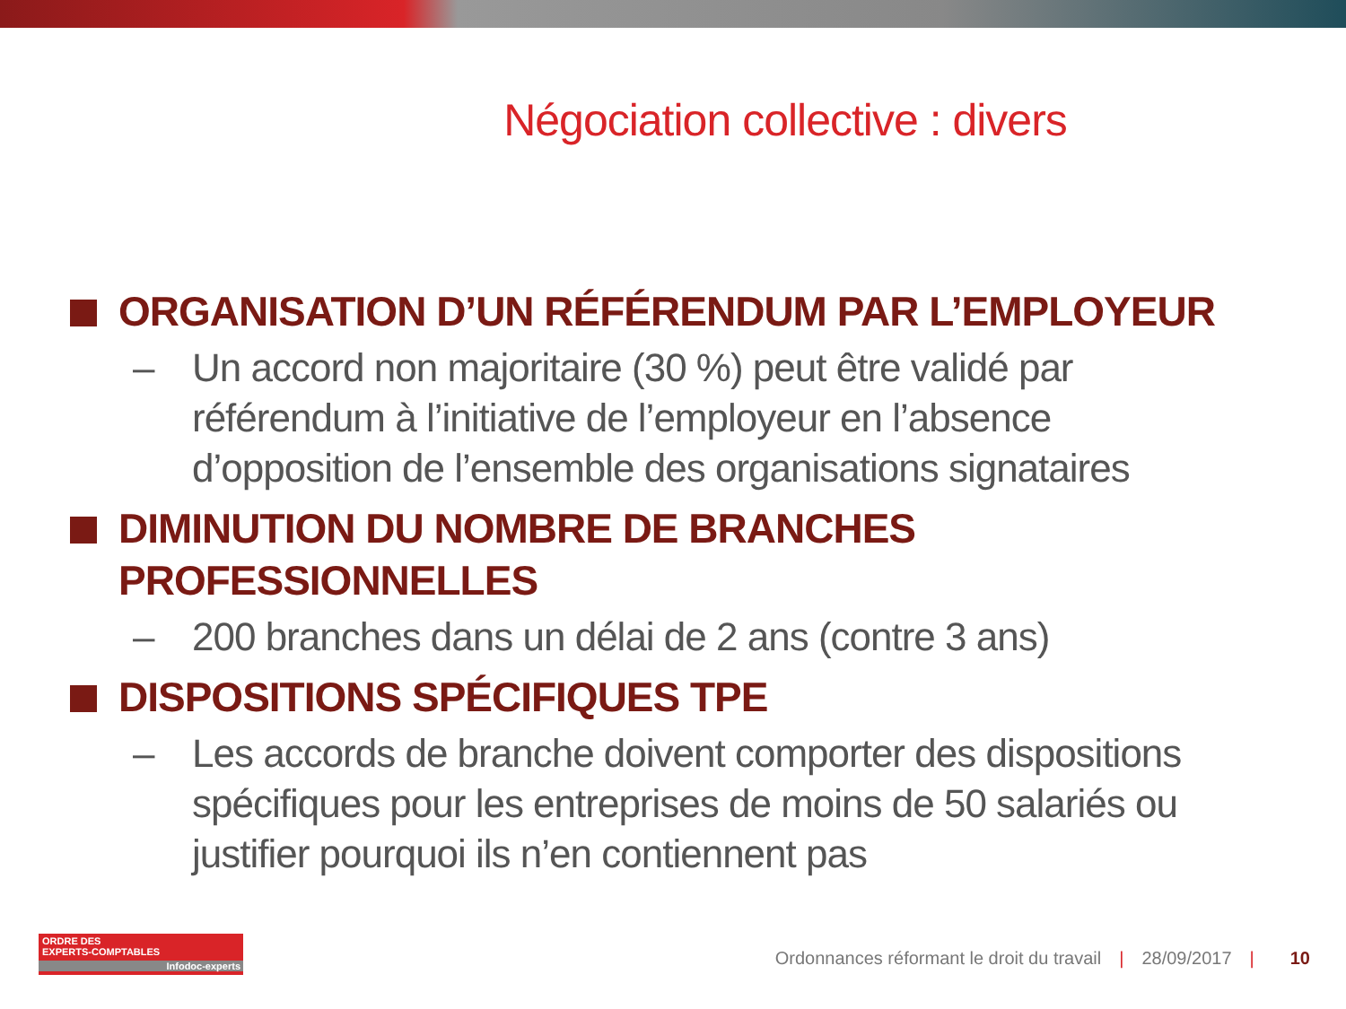Négociation collective : divers
ORGANISATION D’UN RÉFÉRENDUM PAR L’EMPLOYEUR
– Un accord non majoritaire (30 %) peut être validé par référendum à l’initiative de l’employeur en l’absence d’opposition de l’ensemble des organisations signataires
DIMINUTION DU NOMBRE DE BRANCHES PROFESSIONNELLES
– 200 branches dans un délai de 2 ans (contre 3 ans)
DISPOSITIONS SPÉCIFIQUES TPE
– Les accords de branche doivent comporter des dispositions spécifiques pour les entreprises de moins de 50 salariés ou justifier pourquoi ils n’en contiennent pas
ORDRE DES
EXPERTS-COMPTABLES
Infodoc-experts
Ordonnances réformant le droit du travail | 28/09/2017 | 10